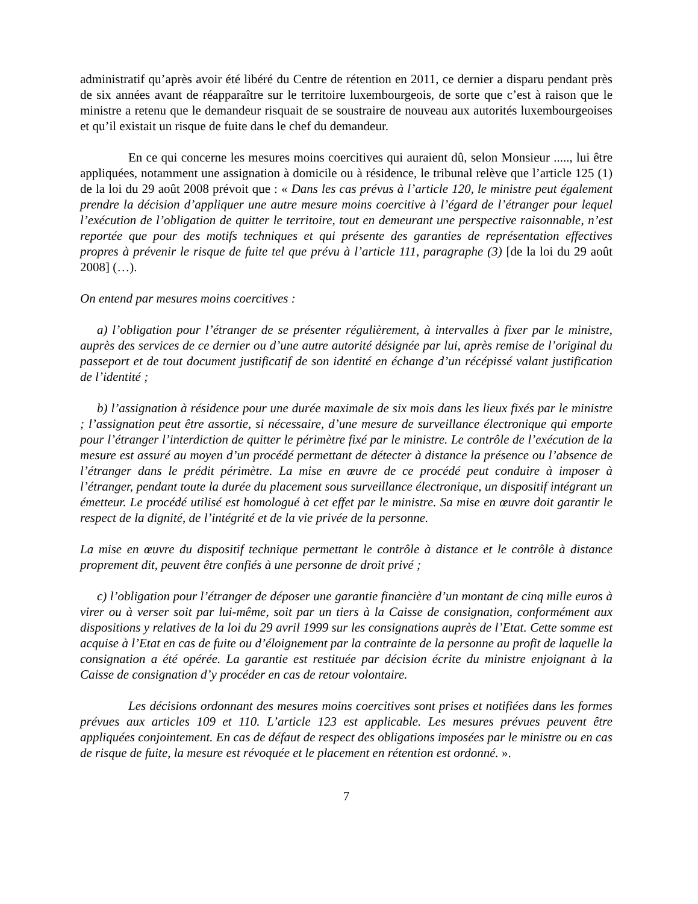administratif qu’après avoir été libéré du Centre de rétention en 2011, ce dernier a disparu pendant près de six années avant de réapparaître sur le territoire luxembourgeois, de sorte que c’est à raison que le ministre a retenu que le demandeur risquait de se soustraire de nouveau aux autorités luxembourgeoises et qu’il existait un risque de fuite dans le chef du demandeur.
En ce qui concerne les mesures moins coercitives qui auraient dû, selon Monsieur ....., lui être appliquées, notamment une assignation à domicile ou à résidence, le tribunal relève que l’article 125 (1) de la loi du 29 août 2008 prévoit que : « Dans les cas prévus à l’article 120, le ministre peut également prendre la décision d’appliquer une autre mesure moins coercitive à l’égard de l’étranger pour lequel l’exécution de l’obligation de quitter le territoire, tout en demeurant une perspective raisonnable, n’est reportée que pour des motifs techniques et qui présente des garanties de représentation effectives propres à prévenir le risque de fuite tel que prévu à l’article 111, paragraphe (3) [de la loi du 29 août 2008] (…).
On entend par mesures moins coercitives :
a) l’obligation pour l’étranger de se présenter régulièrement, à intervalles à fixer par le ministre, auprès des services de ce dernier ou d’une autre autorité désignée par lui, après remise de l’original du passeport et de tout document justificatif de son identité en échange d’un récépissé valant justification de l’identité ;
b) l’assignation à résidence pour une durée maximale de six mois dans les lieux fixés par le ministre ; l’assignation peut être assortie, si nécessaire, d’une mesure de surveillance électronique qui emporte pour l’étranger l’interdiction de quitter le périmètre fixé par le ministre. Le contrôle de l’exécution de la mesure est assuré au moyen d’un procédé permettant de détecter à distance la présence ou l’absence de l’étranger dans le prédit périmètre. La mise en œuvre de ce procédé peut conduire à imposer à l’étranger, pendant toute la durée du placement sous surveillance électronique, un dispositif intégrant un émetteur. Le procédé utilisé est homologué à cet effet par le ministre. Sa mise en œuvre doit garantir le respect de la dignité, de l’intégrité et de la vie privée de la personne.
La mise en œuvre du dispositif technique permettant le contrôle à distance et le contrôle à distance proprement dit, peuvent être confiés à une personne de droit privé ;
c) l’obligation pour l’étranger de déposer une garantie financière d’un montant de cinq mille euros à virer ou à verser soit par lui-même, soit par un tiers à la Caisse de consignation, conformément aux dispositions y relatives de la loi du 29 avril 1999 sur les consignations auprès de l’Etat. Cette somme est acquise à l’Etat en cas de fuite ou d’éloignement par la contrainte de la personne au profit de laquelle la consignation a été opérée. La garantie est restituée par décision écrite du ministre enjoignant à la Caisse de consignation d’y procéder en cas de retour volontaire.
Les décisions ordonnant des mesures moins coercitives sont prises et notifiées dans les formes prévues aux articles 109 et 110. L’article 123 est applicable. Les mesures prévues peuvent être appliquées conjointement. En cas de défaut de respect des obligations imposées par le ministre ou en cas de risque de fuite, la mesure est révoquée et le placement en rétention est ordonné. ».
7